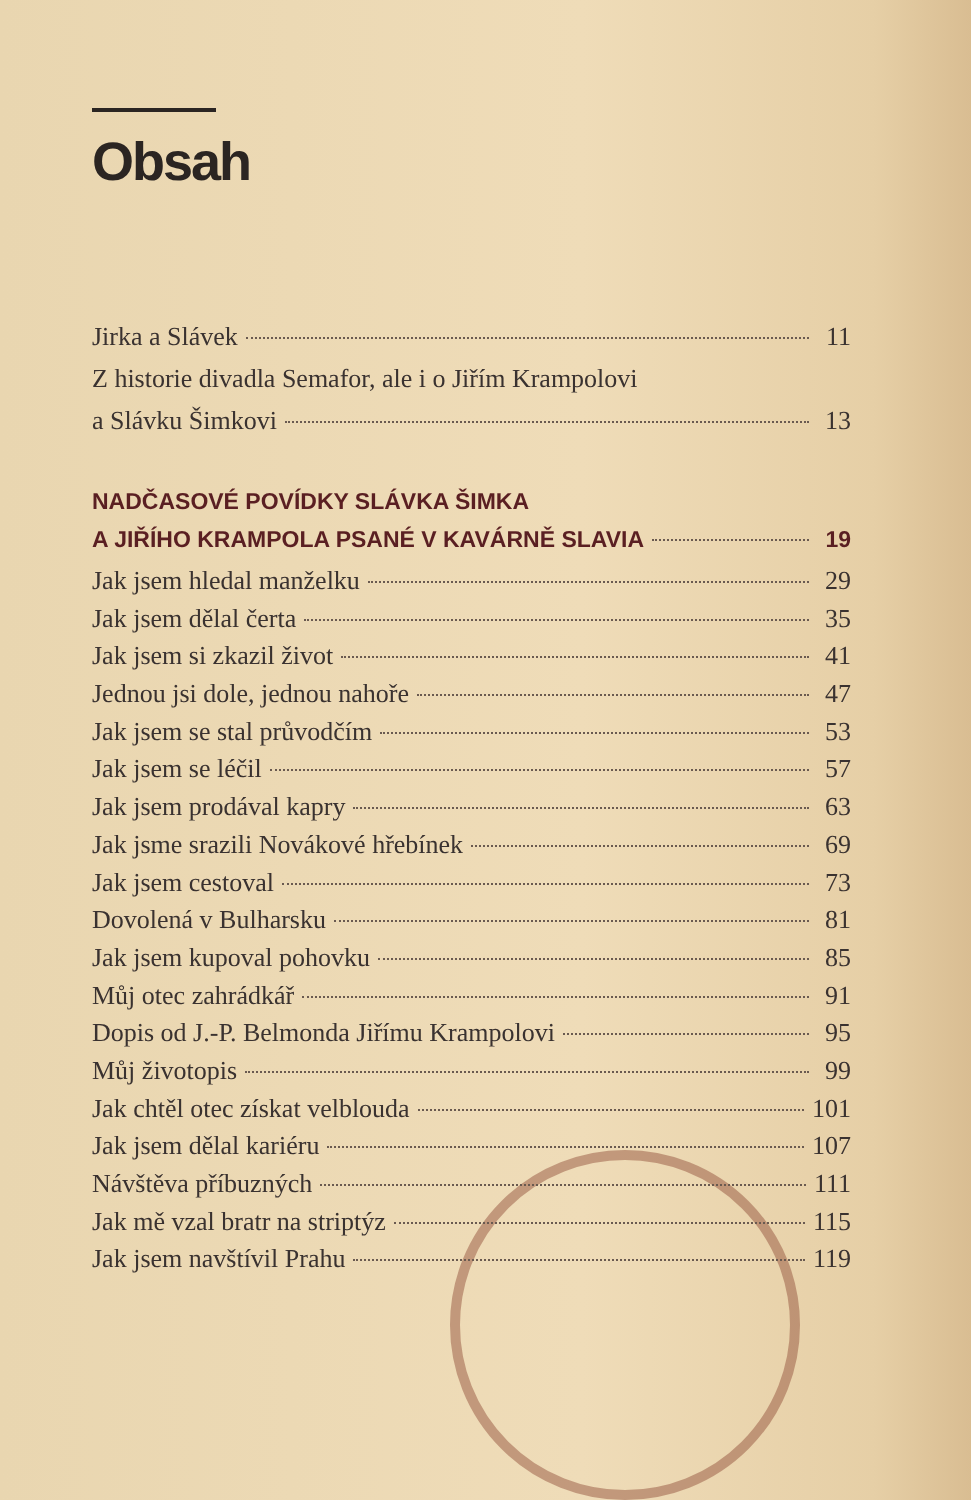Obsah
Jirka a Slávek 11
Z historie divadla Semafor, ale i o Jiřím Krampolovi
a Slávku Šimkovi 13
NADČASOVÉ POVÍDKY SLÁVKA ŠIMKA
A JIŘÍHO KRAMPOLA PSANÉ V KAVÁRNĚ SLAVIA 19
Jak jsem hledal manželku 29
Jak jsem dělal čerta 35
Jak jsem si zkazil život 41
Jednou jsi dole, jednou nahoře 47
Jak jsem se stal průvodčím 53
Jak jsem se léčil 57
Jak jsem prodával kapry 63
Jak jsme srazili Novákové hřebínek 69
Jak jsem cestoval 73
Dovolená v Bulharsku 81
Jak jsem kupoval pohovku 85
Můj otec zahrádkář 91
Dopis od J.-P. Belmonda Jiřímu Krampolovi 95
Můj životopis 99
Jak chtěl otec získat velblouda 101
Jak jsem dělal kariéru 107
Návštěva příbuzných 111
Jak mě vzal bratr na striptýz 115
Jak jsem navštívil Prahu 119